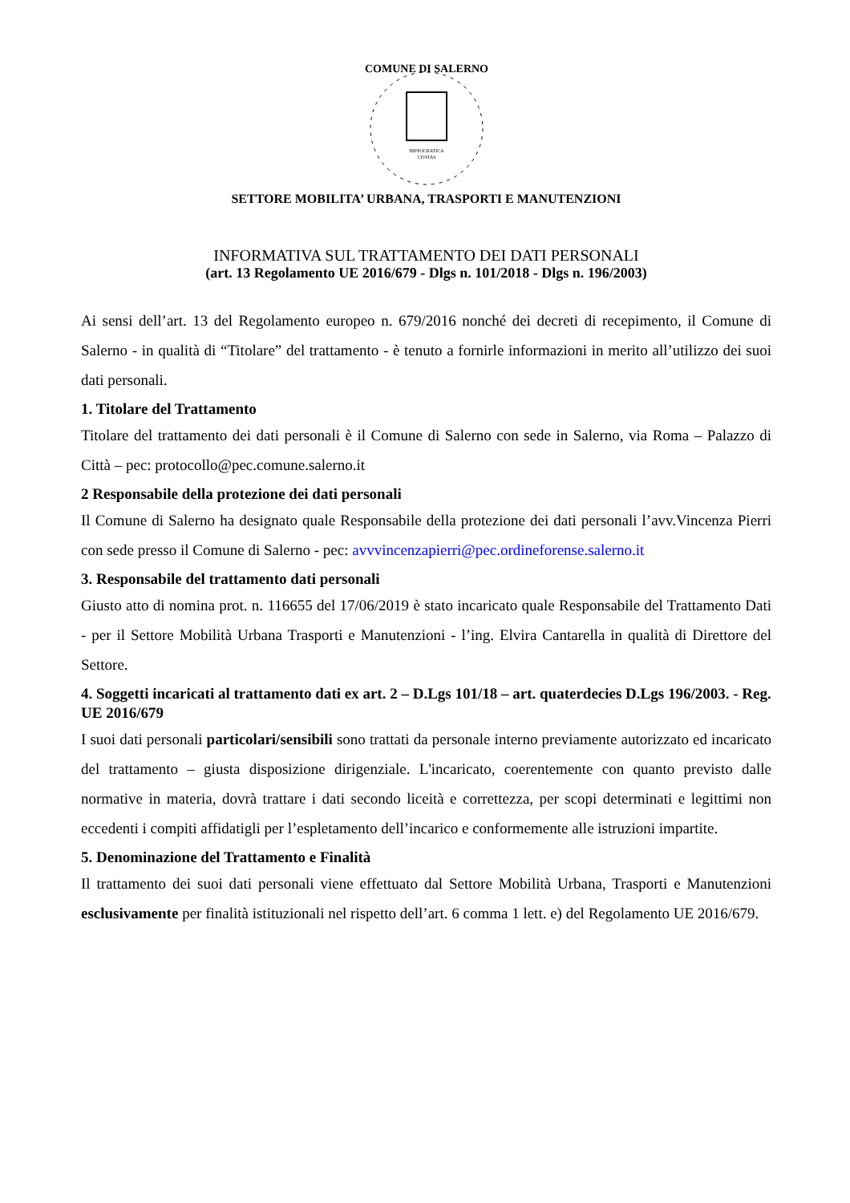COMUNE DI SALERNO
HIPPOCRATICA
CIVITAS
SETTORE MOBILITA’ URBANA, TRASPORTI E MANUTENZIONI
INFORMATIVA SUL TRATTAMENTO DEI DATI PERSONALI
(art. 13 Regolamento UE 2016/679 - Dlgs n. 101/2018 - Dlgs n. 196/2003)
Ai sensi dell’art. 13 del Regolamento europeo n. 679/2016 nonché dei decreti di recepimento, il Comune di Salerno - in qualità di “Titolare” del trattamento - è tenuto a fornirle informazioni in merito all’utilizzo dei suoi dati personali.
1. Titolare del Trattamento
Titolare del trattamento dei dati personali è il Comune di Salerno con sede in Salerno, via Roma – Palazzo di Città – pec: protocollo@pec.comune.salerno.it
2 Responsabile della protezione dei dati personali
Il Comune di Salerno ha designato quale Responsabile della protezione dei dati personali l’avv.Vincenza Pierri con sede presso il Comune di Salerno - pec: avvvincenzapierri@pec.ordineforense.salerno.it
3. Responsabile del trattamento dati personali
Giusto atto di nomina prot. n. 116655 del 17/06/2019 è stato incaricato quale Responsabile del Trattamento Dati - per il Settore Mobilità Urbana Trasporti e Manutenzioni - l’ing. Elvira Cantarella in qualità di Direttore del Settore.
4. Soggetti incaricati al trattamento dati ex art. 2 – D.Lgs 101/18 – art. quaterdecies D.Lgs 196/2003. - Reg. UE 2016/679
I suoi dati personali particolari/sensibili sono trattati da personale interno previamente autorizzato ed incaricato del trattamento – giusta disposizione dirigenziale. L'incaricato, coerentemente con quanto previsto dalle normative in materia, dovrà trattare i dati secondo liceità e correttezza, per scopi determinati e legittimi non eccedenti i compiti affidatigli per l’espletamento dell’incarico e conformemente alle istruzioni impartite.
5. Denominazione del Trattamento e Finalità
Il trattamento dei suoi dati personali viene effettuato dal Settore Mobilità Urbana, Trasporti e Manutenzioni esclusivamente per finalità istituzionali nel rispetto dell’art. 6 comma 1 lett. e) del Regolamento UE 2016/679.